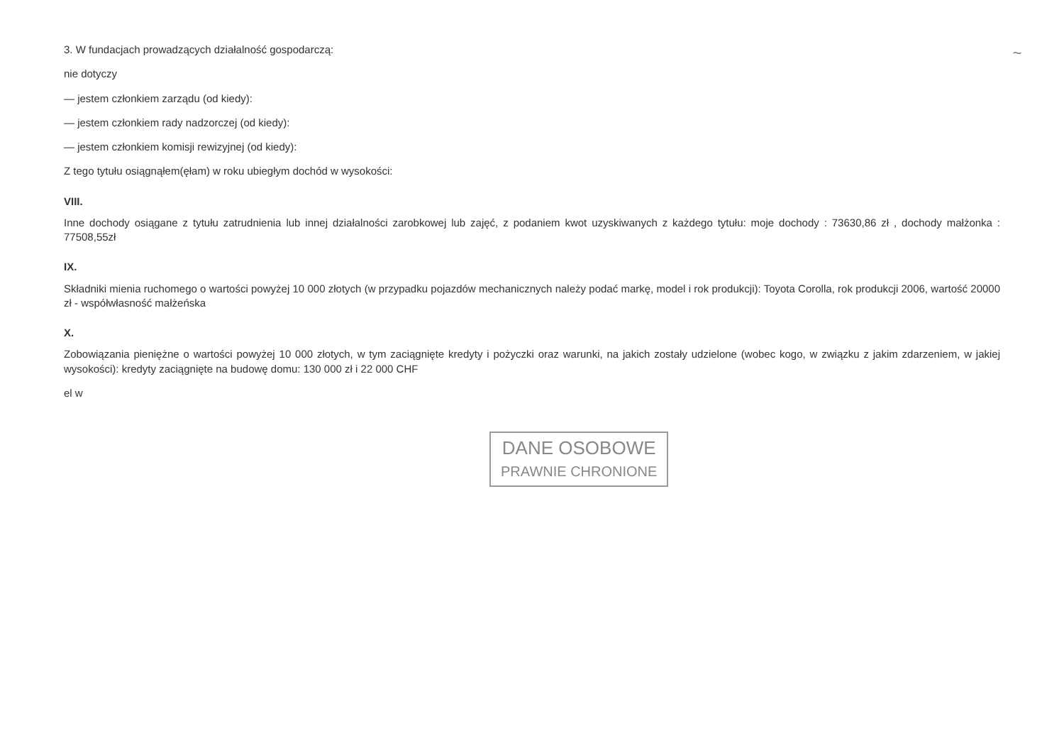3. W fundacjach prowadzących działalność gospodarczą:
nie dotyczy
— jestem członkiem zarządu (od kiedy):
— jestem członkiem rady nadzorczej (od kiedy):
— jestem członkiem komisji rewizyjnej (od kiedy):
Z tego tytułu osiągnąłem(ęłam) w roku ubiegłym dochód w wysokości:
VIII.
Inne dochody osiągane z tytułu zatrudnienia lub innej działalności zarobkowej lub zajęć, z podaniem kwot uzyskiwanych z każdego tytułu: moje dochody : 73630,86 zł , dochody małżonka : 77508,55zł
IX.
Składniki mienia ruchomego o wartości powyżej 10 000 złotych (w przypadku pojazdów mechanicznych należy podać markę, model i rok produkcji): Toyota Corolla, rok produkcji 2006, wartość 20000 zł - współwłasność małżeńska
X.
Zobowiązania pieniężne o wartości powyżej 10 000 złotych, w tym zaciągnięte kredyty i pożyczki oraz warunki, na jakich zostały udzielone (wobec kogo, w związku z jakim zdarzeniem, w jakiej wysokości): kredyty zaciągnięte na budowę domu: 130 000 zł i 22 000 CHF
el w
DANE OSOBOWE
PRAWNIE CHRONIONE
~